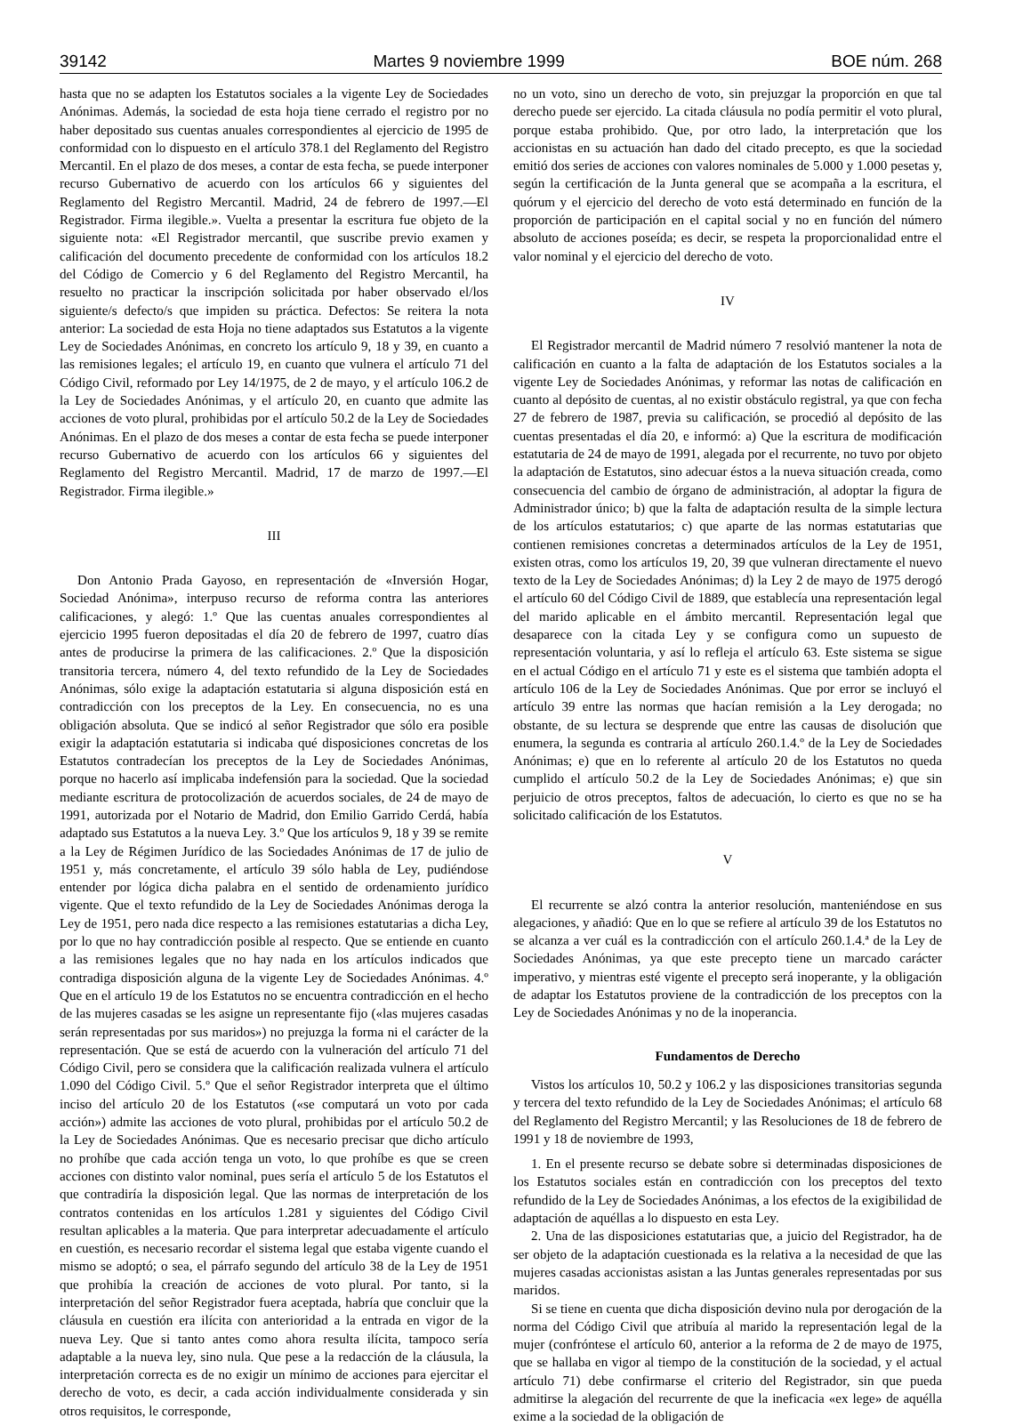39142 Martes 9 noviembre 1999 BOE núm. 268
hasta que no se adapten los Estatutos sociales a la vigente Ley de Sociedades Anónimas. Además, la sociedad de esta hoja tiene cerrado el registro por no haber depositado sus cuentas anuales correspondientes al ejercicio de 1995 de conformidad con lo dispuesto en el artículo 378.1 del Reglamento del Registro Mercantil. En el plazo de dos meses, a contar de esta fecha, se puede interponer recurso Gubernativo de acuerdo con los artículos 66 y siguientes del Reglamento del Registro Mercantil. Madrid, 24 de febrero de 1997.—El Registrador. Firma ilegible.». Vuelta a presentar la escritura fue objeto de la siguiente nota: «El Registrador mercantil, que suscribe previo examen y calificación del documento precedente de conformidad con los artículos 18.2 del Código de Comercio y 6 del Reglamento del Registro Mercantil, ha resuelto no practicar la inscripción solicitada por haber observado el/los siguiente/s defecto/s que impiden su práctica. Defectos: Se reitera la nota anterior: La sociedad de esta Hoja no tiene adaptados sus Estatutos a la vigente Ley de Sociedades Anónimas, en concreto los artículo 9, 18 y 39, en cuanto a las remisiones legales; el artículo 19, en cuanto que vulnera el artículo 71 del Código Civil, reformado por Ley 14/1975, de 2 de mayo, y el artículo 106.2 de la Ley de Sociedades Anónimas, y el artículo 20, en cuanto que admite las acciones de voto plural, prohibidas por el artículo 50.2 de la Ley de Sociedades Anónimas. En el plazo de dos meses a contar de esta fecha se puede interponer recurso Gubernativo de acuerdo con los artículos 66 y siguientes del Reglamento del Registro Mercantil. Madrid, 17 de marzo de 1997.—El Registrador. Firma ilegible.»
III
Don Antonio Prada Gayoso, en representación de «Inversión Hogar, Sociedad Anónima», interpuso recurso de reforma contra las anteriores calificaciones, y alegó: 1.º Que las cuentas anuales correspondientes al ejercicio 1995 fueron depositadas el día 20 de febrero de 1997, cuatro días antes de producirse la primera de las calificaciones. 2.º Que la disposición transitoria tercera, número 4, del texto refundido de la Ley de Sociedades Anónimas, sólo exige la adaptación estatutaria si alguna disposición está en contradicción con los preceptos de la Ley. En consecuencia, no es una obligación absoluta. Que se indicó al señor Registrador que sólo era posible exigir la adaptación estatutaria si indicaba qué disposiciones concretas de los Estatutos contradecían los preceptos de la Ley de Sociedades Anónimas, porque no hacerlo así implicaba indefensión para la sociedad. Que la sociedad mediante escritura de protocolización de acuerdos sociales, de 24 de mayo de 1991, autorizada por el Notario de Madrid, don Emilio Garrido Cerdá, había adaptado sus Estatutos a la nueva Ley. 3.º Que los artículos 9, 18 y 39 se remite a la Ley de Régimen Jurídico de las Sociedades Anónimas de 17 de julio de 1951 y, más concretamente, el artículo 39 sólo habla de Ley, pudiéndose entender por lógica dicha palabra en el sentido de ordenamiento jurídico vigente. Que el texto refundido de la Ley de Sociedades Anónimas deroga la Ley de 1951, pero nada dice respecto a las remisiones estatutarias a dicha Ley, por lo que no hay contradicción posible al respecto. Que se entiende en cuanto a las remisiones legales que no hay nada en los artículos indicados que contradiga disposición alguna de la vigente Ley de Sociedades Anónimas. 4.º Que en el artículo 19 de los Estatutos no se encuentra contradicción en el hecho de las mujeres casadas se les asigne un representante fijo («las mujeres casadas serán representadas por sus maridos») no prejuzga la forma ni el carácter de la representación. Que se está de acuerdo con la vulneración del artículo 71 del Código Civil, pero se considera que la calificación realizada vulnera el artículo 1.090 del Código Civil. 5.º Que el señor Registrador interpreta que el último inciso del artículo 20 de los Estatutos («se computará un voto por cada acción») admite las acciones de voto plural, prohibidas por el artículo 50.2 de la Ley de Sociedades Anónimas. Que es necesario precisar que dicho artículo no prohíbe que cada acción tenga un voto, lo que prohíbe es que se creen acciones con distinto valor nominal, pues sería el artículo 5 de los Estatutos el que contradiría la disposición legal. Que las normas de interpretación de los contratos contenidas en los artículos 1.281 y siguientes del Código Civil resultan aplicables a la materia. Que para interpretar adecuadamente el artículo en cuestión, es necesario recordar el sistema legal que estaba vigente cuando el mismo se adoptó; o sea, el párrafo segundo del artículo 38 de la Ley de 1951 que prohibía la creación de acciones de voto plural. Por tanto, si la interpretación del señor Registrador fuera aceptada, habría que concluir que la cláusula en cuestión era ilícita con anterioridad a la entrada en vigor de la nueva Ley. Que si tanto antes como ahora resulta ilícita, tampoco sería adaptable a la nueva ley, sino nula. Que pese a la redacción de la cláusula, la interpretación correcta es de no exigir un mínimo de acciones para ejercitar el derecho de voto, es decir, a cada acción individualmente considerada y sin otros requisitos, le corresponde,
no un voto, sino un derecho de voto, sin prejuzgar la proporción en que tal derecho puede ser ejercido. La citada cláusula no podía permitir el voto plural, porque estaba prohibido. Que, por otro lado, la interpretación que los accionistas en su actuación han dado del citado precepto, es que la sociedad emitió dos series de acciones con valores nominales de 5.000 y 1.000 pesetas y, según la certificación de la Junta general que se acompaña a la escritura, el quórum y el ejercicio del derecho de voto está determinado en función de la proporción de participación en el capital social y no en función del número absoluto de acciones poseída; es decir, se respeta la proporcionalidad entre el valor nominal y el ejercicio del derecho de voto.
IV
El Registrador mercantil de Madrid número 7 resolvió mantener la nota de calificación en cuanto a la falta de adaptación de los Estatutos sociales a la vigente Ley de Sociedades Anónimas, y reformar las notas de calificación en cuanto al depósito de cuentas, al no existir obstáculo registral, ya que con fecha 27 de febrero de 1987, previa su calificación, se procedió al depósito de las cuentas presentadas el día 20, e informó: a) Que la escritura de modificación estatutaria de 24 de mayo de 1991, alegada por el recurrente, no tuvo por objeto la adaptación de Estatutos, sino adecuar éstos a la nueva situación creada, como consecuencia del cambio de órgano de administración, al adoptar la figura de Administrador único; b) que la falta de adaptación resulta de la simple lectura de los artículos estatutarios; c) que aparte de las normas estatutarias que contienen remisiones concretas a determinados artículos de la Ley de 1951, existen otras, como los artículos 19, 20, 39 que vulneran directamente el nuevo texto de la Ley de Sociedades Anónimas; d) la Ley 2 de mayo de 1975 derogó el artículo 60 del Código Civil de 1889, que establecía una representación legal del marido aplicable en el ámbito mercantil. Representación legal que desaparece con la citada Ley y se configura como un supuesto de representación voluntaria, y así lo refleja el artículo 63. Este sistema se sigue en el actual Código en el artículo 71 y este es el sistema que también adopta el artículo 106 de la Ley de Sociedades Anónimas. Que por error se incluyó el artículo 39 entre las normas que hacían remisión a la Ley derogada; no obstante, de su lectura se desprende que entre las causas de disolución que enumera, la segunda es contraria al artículo 260.1.4.º de la Ley de Sociedades Anónimas; e) que en lo referente al artículo 20 de los Estatutos no queda cumplido el artículo 50.2 de la Ley de Sociedades Anónimas; e) que sin perjuicio de otros preceptos, faltos de adecuación, lo cierto es que no se ha solicitado calificación de los Estatutos.
V
El recurrente se alzó contra la anterior resolución, manteniéndose en sus alegaciones, y añadió: Que en lo que se refiere al artículo 39 de los Estatutos no se alcanza a ver cuál es la contradicción con el artículo 260.1.4.ª de la Ley de Sociedades Anónimas, ya que este precepto tiene un marcado carácter imperativo, y mientras esté vigente el precepto será inoperante, y la obligación de adaptar los Estatutos proviene de la contradicción de los preceptos con la Ley de Sociedades Anónimas y no de la inoperancia.
Fundamentos de Derecho
Vistos los artículos 10, 50.2 y 106.2 y las disposiciones transitorias segunda y tercera del texto refundido de la Ley de Sociedades Anónimas; el artículo 68 del Reglamento del Registro Mercantil; y las Resoluciones de 18 de febrero de 1991 y 18 de noviembre de 1993,
1. En el presente recurso se debate sobre si determinadas disposiciones de los Estatutos sociales están en contradicción con los preceptos del texto refundido de la Ley de Sociedades Anónimas, a los efectos de la exigibilidad de adaptación de aquéllas a lo dispuesto en esta Ley.
2. Una de las disposiciones estatutarias que, a juicio del Registrador, ha de ser objeto de la adaptación cuestionada es la relativa a la necesidad de que las mujeres casadas accionistas asistan a las Juntas generales representadas por sus maridos.
Si se tiene en cuenta que dicha disposición devino nula por derogación de la norma del Código Civil que atribuía al marido la representación legal de la mujer (confróntese el artículo 60, anterior a la reforma de 2 de mayo de 1975, que se hallaba en vigor al tiempo de la constitución de la sociedad, y el actual artículo 71) debe confirmarse el criterio del Registrador, sin que pueda admitirse la alegación del recurrente de que la ineficacia «ex lege» de aquélla exime a la sociedad de la obligación de